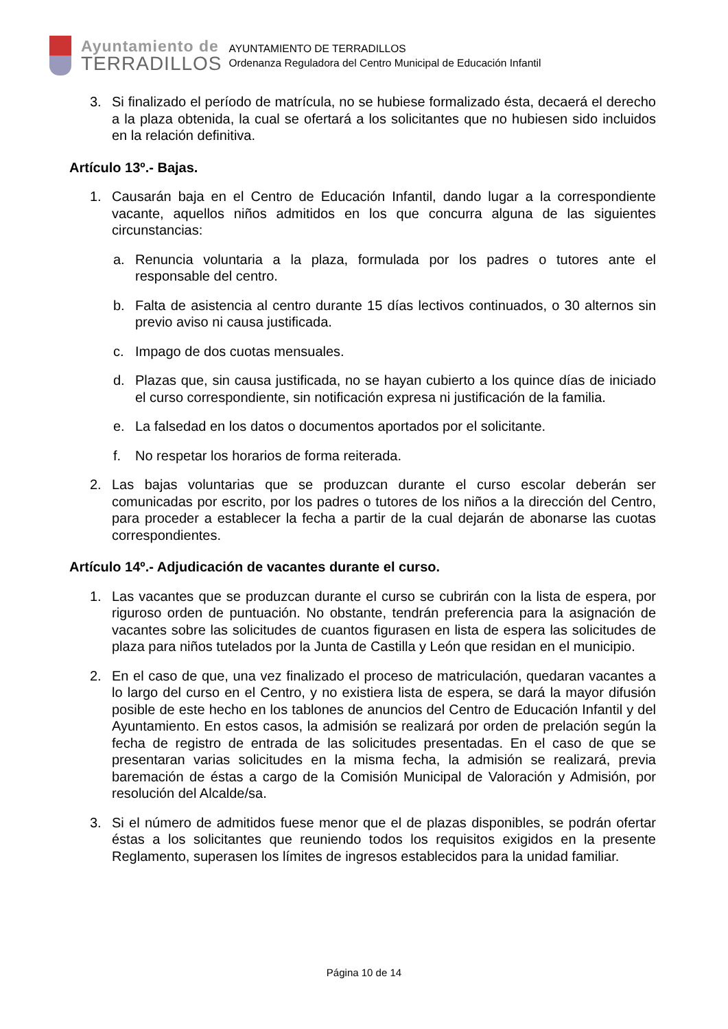Ayuntamiento de
TERRADILLOS
AYUNTAMIENTO DE TERRADILLOS
Ordenanza Reguladora del Centro Municipal de Educación Infantil
3. Si finalizado el período de matrícula, no se hubiese formalizado ésta, decaerá el derecho a la plaza obtenida, la cual se ofertará a los solicitantes que no hubiesen sido incluidos en la relación definitiva.
Artículo 13º.- Bajas.
1. Causarán baja en el Centro de Educación Infantil, dando lugar a la correspondiente vacante, aquellos niños admitidos en los que concurra alguna de las siguientes circunstancias:
a. Renuncia voluntaria a la plaza, formulada por los padres o tutores ante el responsable del centro.
b. Falta de asistencia al centro durante 15 días lectivos continuados, o 30 alternos sin previo aviso ni causa justificada.
c. Impago de dos cuotas mensuales.
d. Plazas que, sin causa justificada, no se hayan cubierto a los quince días de iniciado el curso correspondiente, sin notificación expresa ni justificación de la familia.
e. La falsedad en los datos o documentos aportados por el solicitante.
f. No respetar los horarios de forma reiterada.
2. Las bajas voluntarias que se produzcan durante el curso escolar deberán ser comunicadas por escrito, por los padres o tutores de los niños a la dirección del Centro, para proceder a establecer la fecha a partir de la cual dejarán de abonarse las cuotas correspondientes.
Artículo 14º.- Adjudicación de vacantes durante el curso.
1. Las vacantes que se produzcan durante el curso se cubrirán con la lista de espera, por riguroso orden de puntuación. No obstante, tendrán preferencia para la asignación de vacantes sobre las solicitudes de cuantos figurasen en lista de espera las solicitudes de plaza para niños tutelados por la Junta de Castilla y León que residan en el municipio.
2. En el caso de que, una vez finalizado el proceso de matriculación, quedaran vacantes a lo largo del curso en el Centro, y no existiera lista de espera, se dará la mayor difusión posible de este hecho en los tablones de anuncios del Centro de Educación Infantil y del Ayuntamiento. En estos casos, la admisión se realizará por orden de prelación según la fecha de registro de entrada de las solicitudes presentadas. En el caso de que se presentaran varias solicitudes en la misma fecha, la admisión se realizará, previa baremación de éstas a cargo de la Comisión Municipal de Valoración y Admisión, por resolución del Alcalde/sa.
3. Si el número de admitidos fuese menor que el de plazas disponibles, se podrán ofertar éstas a los solicitantes que reuniendo todos los requisitos exigidos en la presente Reglamento, superasen los límites de ingresos establecidos para la unidad familiar.
Página 10 de 14